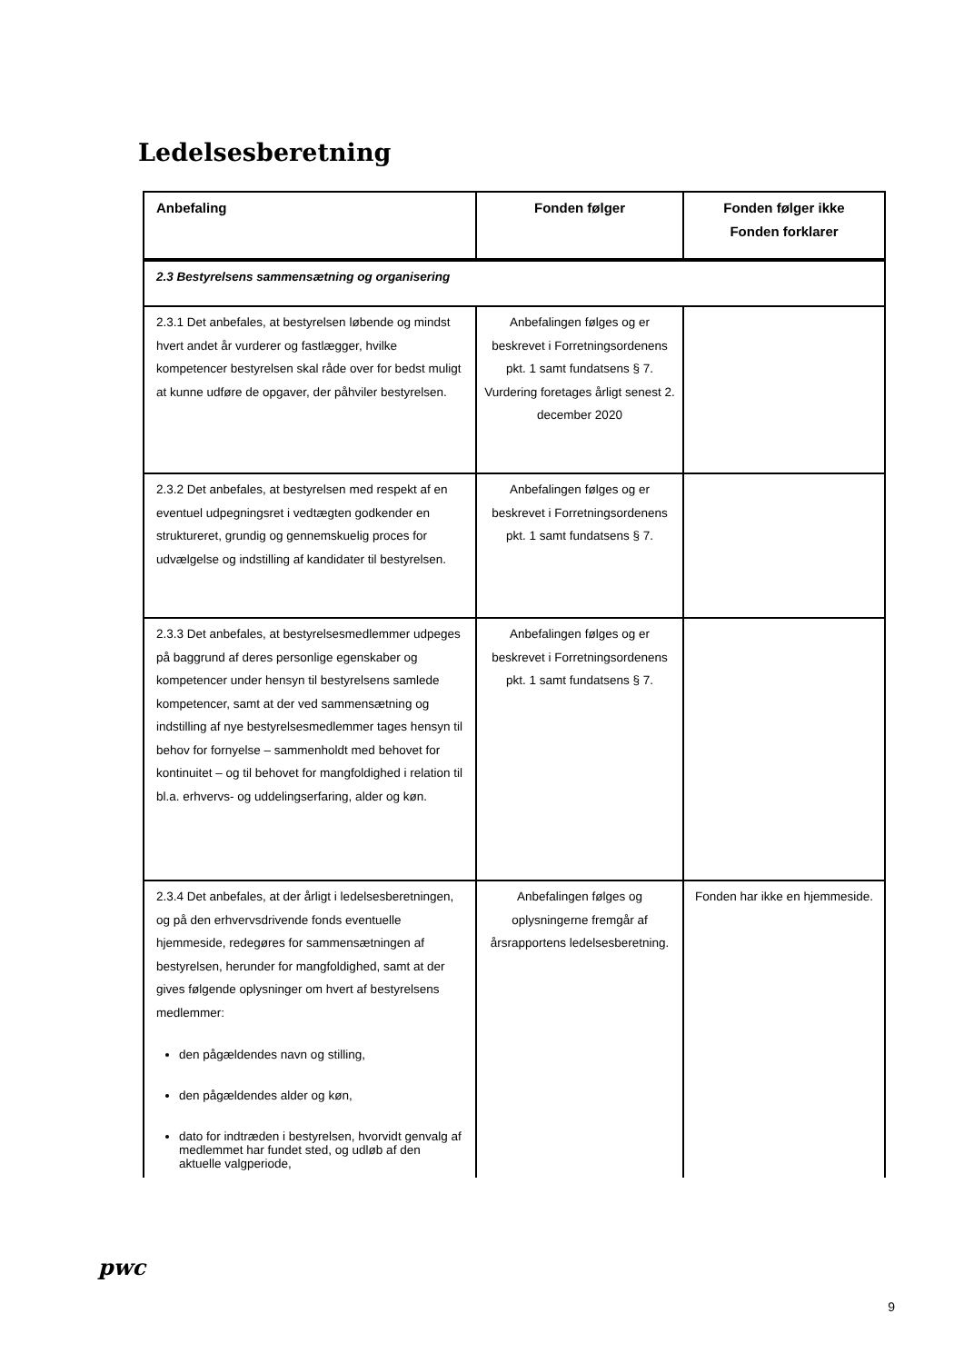Ledelsesberetning
| Anbefaling | Fonden følger | Fonden følger ikke Fonden forklarer |
| --- | --- | --- |
| 2.3 Bestyrelsens sammensætning og organisering | | |
| 2.3.1 Det anbefales, at bestyrelsen løbende og mindst hvert andet år vurderer og fastlægger, hvilke kompetencer bestyrelsen skal råde over for bedst muligt at kunne udføre de opgaver, der påhviler bestyrelsen. | Anbefalingen følges og er beskrevet i Forretningsordenens pkt. 1 samt fundatsens § 7. Vurdering foretages årligt senest 2. december 2020 | |
| 2.3.2 Det anbefales, at bestyrelsen med respekt af en eventuel udpegningsret i vedtægten godkender en struktureret, grundig og gennemskuelig proces for udvælgelse og indstilling af kandidater til bestyrelsen. | Anbefalingen følges og er beskrevet i Forretningsordenens pkt. 1 samt fundatsens § 7. | |
| 2.3.3 Det anbefales, at bestyrelsesmedlemmer udpeges på baggrund af deres personlige egenskaber og kompetencer under hensyn til bestyrelsens samlede kompetencer, samt at der ved sammensætning og indstilling af nye bestyrelsesmedlemmer tages hensyn til behov for fornyelse – sammenholdt med behovet for kontinuitet – og til behovet for mangfoldighed i relation til bl.a. erhvervs- og uddelingserfaring, alder og køn. | Anbefalingen følges og er beskrevet i Forretningsordenens pkt. 1 samt fundatsens § 7. | |
| 2.3.4 Det anbefales, at der årligt i ledelsesberetningen, og på den erhvervsdrivende fonds eventuelle hjemmeside, redegøres for sammensætningen af bestyrelsen, herunder for mangfoldighed, samt at der gives følgende oplysninger om hvert af bestyrelsens medlemmer: den pågældendes navn og stilling, den pågældendes alder og køn, dato for indtræden i bestyrelsen, hvorvidt genvalg af medlemmet har fundet sted, og udløb af den aktuelle valgperiode, | Anbefalingen følges og oplysningerne fremgår af årsrapportens ledelsesberetning. | Fonden har ikke en hjemmeside. |
pwc
9